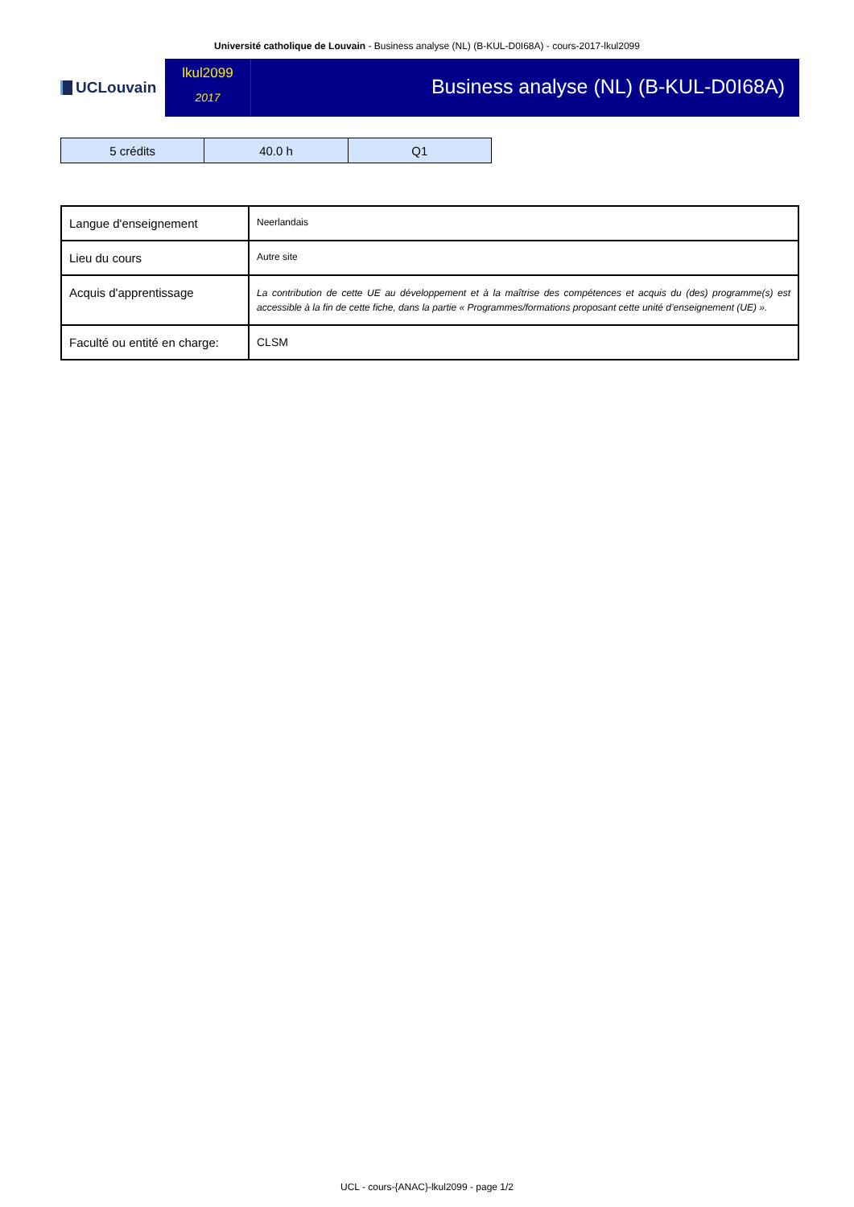Université catholique de Louvain - Business analyse (NL) (B-KUL-D0I68A) - cours-2017-lkul2099
UCLouvain
lkul2099
2017
Business analyse (NL) (B-KUL-D0I68A)
| 5 crédits | 40.0 h | Q1 |
| Langue d'enseignement | Neerlandais |
| Lieu du cours | Autre site |
| Acquis d'apprentissage | La contribution de cette UE au développement et à la maîtrise des compétences et acquis du (des) programme(s) est accessible à la fin de cette fiche, dans la partie « Programmes/formations proposant cette unité d’enseignement (UE) ». |
| Faculté ou entité en charge: | CLSM |
UCL - cours-{ANAC}-lkul2099 - page 1/2